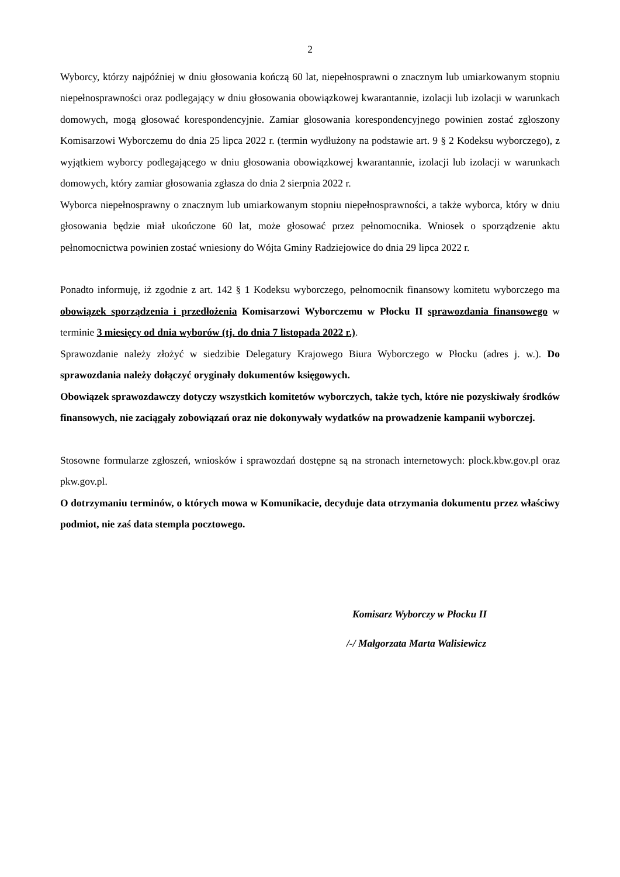2
Wyborcy, którzy najpóźniej w dniu głosowania kończą 60 lat, niepełnosprawni o znacznym lub umiarkowanym stopniu niepełnosprawności oraz podlegający w dniu głosowania obowiązkowej kwarantannie, izolacji lub izolacji w warunkach domowych, mogą głosować korespondencyjnie. Zamiar głosowania korespondencyjnego powinien zostać zgłoszony Komisarzowi Wyborczemu do dnia 25 lipca 2022 r. (termin wydłużony na podstawie art. 9 § 2 Kodeksu wyborczego), z wyjątkiem wyborcy podlegającego w dniu głosowania obowiązkowej kwarantannie, izolacji lub izolacji w warunkach domowych, który zamiar głosowania zgłasza do dnia 2 sierpnia 2022 r.
Wyborca niepełnosprawny o znacznym lub umiarkowanym stopniu niepełnosprawności, a także wyborca, który w dniu głosowania będzie miał ukończone 60 lat, może głosować przez pełnomocnika. Wniosek o sporządzenie aktu pełnomocnictwa powinien zostać wniesiony do Wójta Gminy Radziejowice do dnia 29 lipca 2022 r.
Ponadto informuję, iż zgodnie z art. 142 § 1 Kodeksu wyborczego, pełnomocnik finansowy komitetu wyborczego ma obowiązek sporządzenia i przedłożenia Komisarzowi Wyborczemu w Płocku II sprawozdania finansowego w terminie 3 miesięcy od dnia wyborów (tj. do dnia 7 listopada 2022 r.).
Sprawozdanie należy złożyć w siedzibie Delegatury Krajowego Biura Wyborczego w Płocku (adres j. w.). Do sprawozdania należy dołączyć oryginały dokumentów księgowych.
Obowiązek sprawozdawczy dotyczy wszystkich komitetów wyborczych, także tych, które nie pozyskiwały środków finansowych, nie zaciągały zobowiązań oraz nie dokonywały wydatków na prowadzenie kampanii wyborczej.
Stosowne formularze zgłoszeń, wniosków i sprawozdań dostępne są na stronach internetowych: plock.kbw.gov.pl oraz pkw.gov.pl.
O dotrzymaniu terminów, o których mowa w Komunikacie, decyduje data otrzymania dokumentu przez właściwy podmiot, nie zaś data stempla pocztowego.
Komisarz Wyborczy w Płocku II
/-/ Małgorzata Marta Walisiewicz